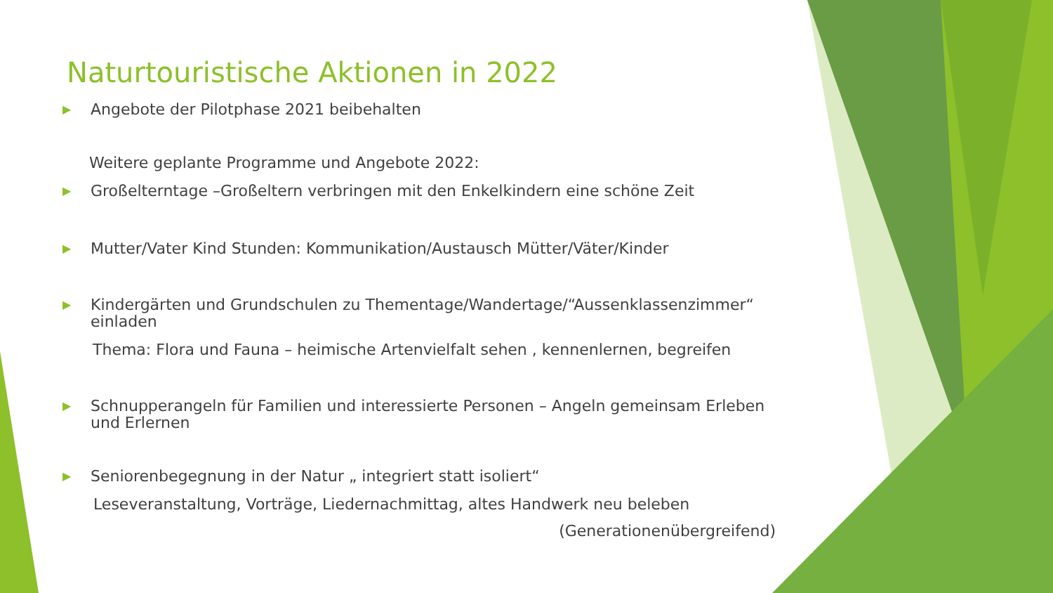Naturtouristische Aktionen in 2022
▶ Angebote der Pilotphase 2021 beibehalten
Weitere geplante Programme und Angebote 2022:
▶ Großelterntage –Großeltern verbringen mit den Enkelkindern eine schöne Zeit
▶ Mutter/Vater Kind Stunden: Kommunikation/Austausch Mütter/Väter/Kinder
▶ Kindergärten und Grundschulen zu Thementage/Wandertage/“Aussenklassenzimmer“ einladen
Thema: Flora und Fauna – heimische Artenvielfalt sehen , kennenlernen, begreifen
▶ Schnupperangeln für Familien und interessierte Personen – Angeln gemeinsam Erleben und Erlernen
▶ Seniorenbegegnung in der Natur „ integriert statt isoliert“
Leseveranstaltung, Vorträge, Liedernachmittag, altes Handwerk neu beleben
(Generationenübergreifend)